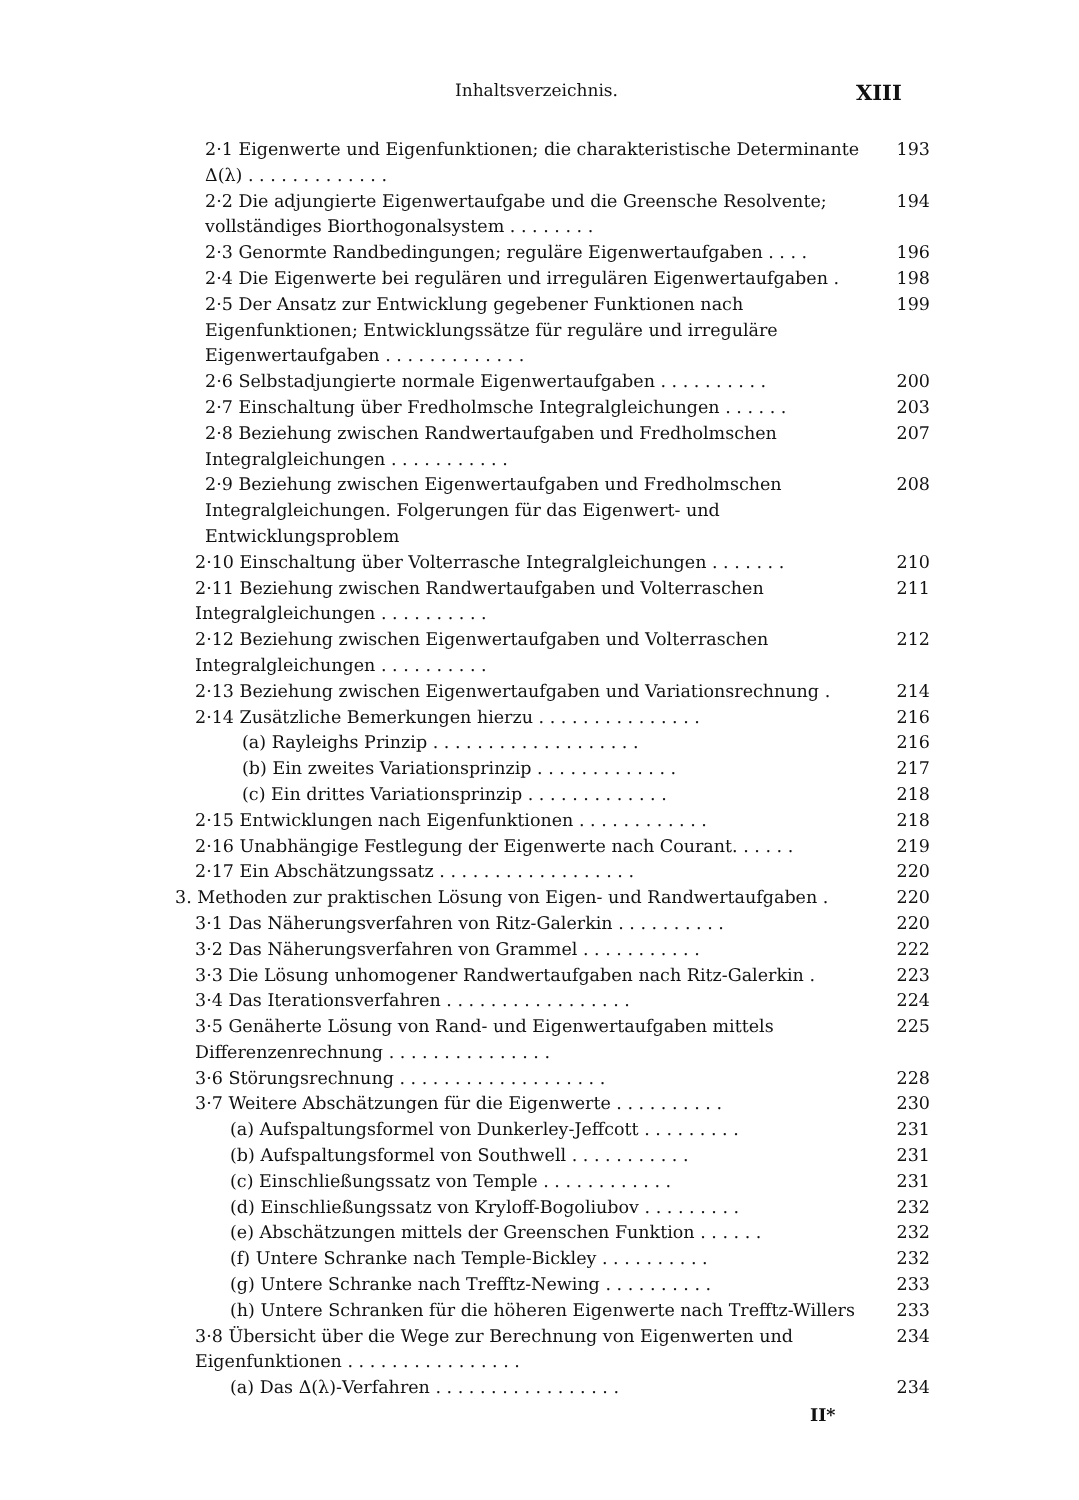Inhaltsverzeichnis. XIII
2·1 Eigenwerte und Eigenfunktionen; die charakteristische Determinante Δ(λ) . . . . . . . . . . . . . 193
2·2 Die adjungierte Eigenwertaufgabe und die Greensche Resolvente; vollständiges Biorthogonalsystem . . . . . . . . 194
2·3 Genormte Randbedingungen; reguläre Eigenwertaufgaben . . . . 196
2·4 Die Eigenwerte bei regulären und irregulären Eigenwertaufgaben . 198
2·5 Der Ansatz zur Entwicklung gegebener Funktionen nach Eigenfunktionen; Entwicklungssätze für reguläre und irreguläre Eigenwertaufgaben . . . . . . . . . . . . . 199
2·6 Selbstadjungierte normale Eigenwertaufgaben . . . . . . . . . . 200
2·7 Einschaltung über Fredholmsche Integralgleichungen . . . . . . 203
2·8 Beziehung zwischen Randwertaufgaben und Fredholmschen Integralgleichungen . . . . . . . . . . . 207
2·9 Beziehung zwischen Eigenwertaufgaben und Fredholmschen Integralgleichungen. Folgerungen für das Eigenwert- und Entwicklungsproblem 208
2·10 Einschaltung über Volterrasche Integralgleichungen . . . . . . . 210
2·11 Beziehung zwischen Randwertaufgaben und Volterraschen Integralgleichungen . . . . . . . . . . 211
2·12 Beziehung zwischen Eigenwertaufgaben und Volterraschen Integralgleichungen . . . . . . . . . . 212
2·13 Beziehung zwischen Eigenwertaufgaben und Variationsrechnung . 214
2·14 Zusätzliche Bemerkungen hierzu . . . . . . . . . . . . . . . 216
(a) Rayleighs Prinzip . . . . . . . . . . . . . . . . . . . 216
(b) Ein zweites Variationsprinzip . . . . . . . . . . . . . 217
(c) Ein drittes Variationsprinzip . . . . . . . . . . . . . 218
2·15 Entwicklungen nach Eigenfunktionen . . . . . . . . . . . . 218
2·16 Unabhängige Festlegung der Eigenwerte nach Courant. . . . . . 219
2·17 Ein Abschätzungssatz . . . . . . . . . . . . . . . . . . 220
3. Methoden zur praktischen Lösung von Eigen- und Randwertaufgaben . 220
3·1 Das Näherungsverfahren von Ritz-Galerkin . . . . . . . . . . 220
3·2 Das Näherungsverfahren von Grammel . . . . . . . . . . . 222
3·3 Die Lösung unhomogener Randwertaufgaben nach Ritz-Galerkin . 223
3·4 Das Iterationsverfahren . . . . . . . . . . . . . . . . . 224
3·5 Genäherte Lösung von Rand- und Eigenwertaufgaben mittels Differenzenrechnung . . . . . . . . . . . . . . . 225
3·6 Störungsrechnung . . . . . . . . . . . . . . . . . . . 228
3·7 Weitere Abschätzungen für die Eigenwerte . . . . . . . . . . 230
(a) Aufspaltungsformel von Dunkerley-Jeffcott . . . . . . . . . 231
(b) Aufspaltungsformel von Southwell . . . . . . . . . . . 231
(c) Einschließungssatz von Temple . . . . . . . . . . . . 231
(d) Einschließungssatz von Kryloff-Bogoliubov . . . . . . . . . 232
(e) Abschätzungen mittels der Greenschen Funktion . . . . . . 232
(f) Untere Schranke nach Temple-Bickley . . . . . . . . . . 232
(g) Untere Schranke nach Trefftz-Newing . . . . . . . . . . 233
(h) Untere Schranken für die höheren Eigenwerte nach Trefftz-Willers 233
3·8 Übersicht über die Wege zur Berechnung von Eigenwerten und Eigenfunktionen . . . . . . . . . . . . . . . . 234
(a) Das Δ(λ)-Verfahren . . . . . . . . . . . . . . . . . 234
II*